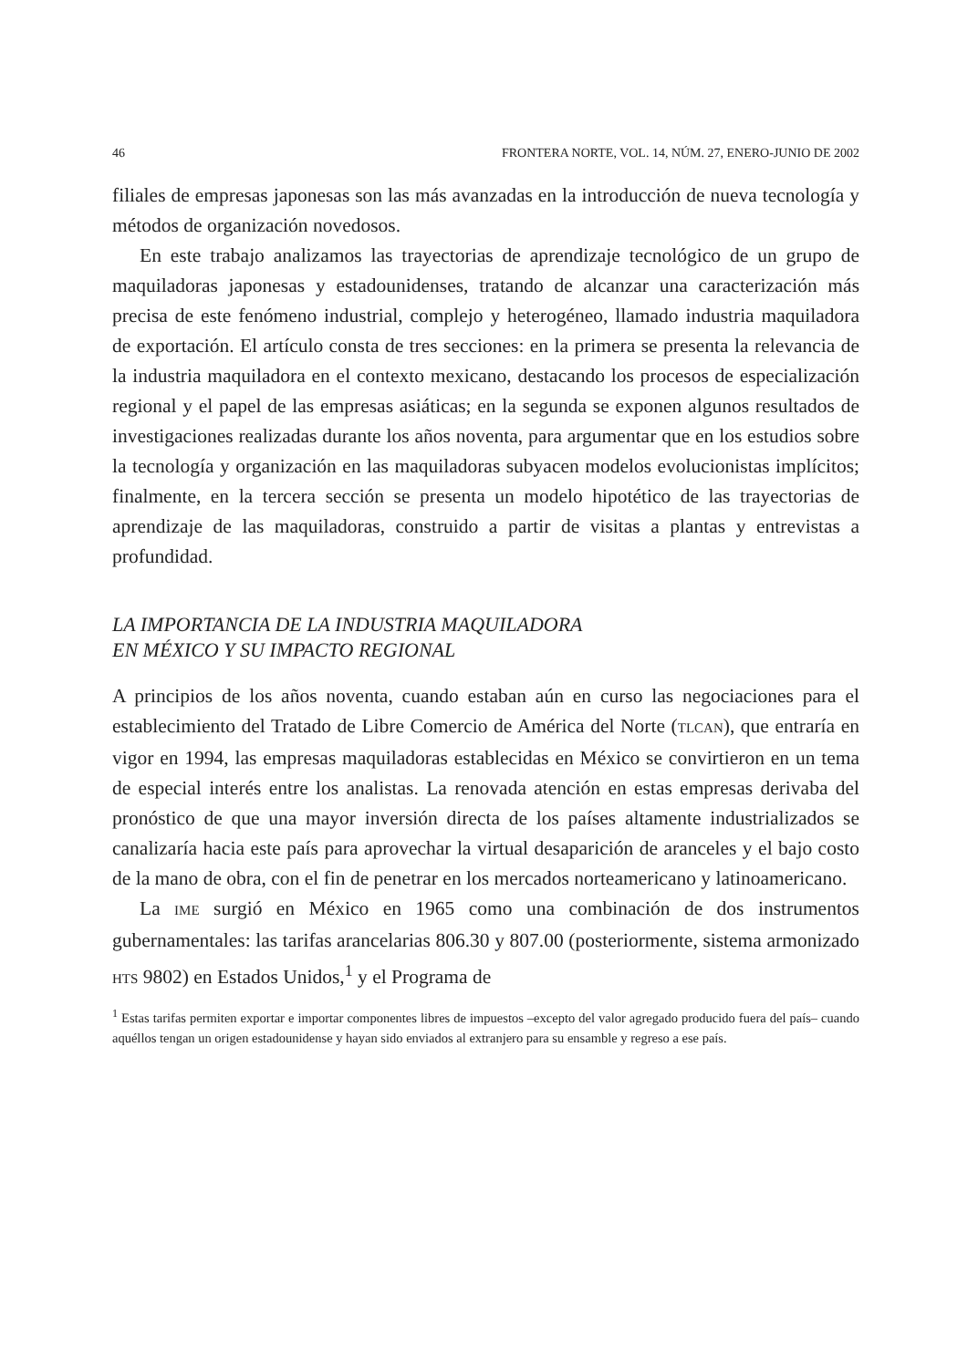46 FRONTERA NORTE, VOL. 14, NÚM. 27, ENERO-JUNIO DE 2002
filiales de empresas japonesas son las más avanzadas en la introducción de nueva tecnología y métodos de organización novedosos.
En este trabajo analizamos las trayectorias de aprendizaje tecnológico de un grupo de maquiladoras japonesas y estadounidenses, tratando de alcanzar una caracterización más precisa de este fenómeno industrial, complejo y heterogéneo, llamado industria maquiladora de exportación. El artículo consta de tres secciones: en la primera se presenta la relevancia de la industria maquiladora en el contexto mexicano, destacando los procesos de especialización regional y el papel de las empresas asiáticas; en la segunda se exponen algunos resultados de investigaciones realizadas durante los años noventa, para argumentar que en los estudios sobre la tecnología y organización en las maquiladoras subyacen modelos evolucionistas implícitos; finalmente, en la tercera sección se presenta un modelo hipotético de las trayectorias de aprendizaje de las maquiladoras, construido a partir de visitas a plantas y entrevistas a profundidad.
LA IMPORTANCIA DE LA INDUSTRIA MAQUILADORA
EN MÉXICO Y SU IMPACTO REGIONAL
A principios de los años noventa, cuando estaban aún en curso las negociaciones para el establecimiento del Tratado de Libre Comercio de América del Norte (TLCAN), que entraría en vigor en 1994, las empresas maquiladoras establecidas en México se convirtieron en un tema de especial interés entre los analistas. La renovada atención en estas empresas derivaba del pronóstico de que una mayor inversión directa de los países altamente industrializados se canalizaría hacia este país para aprovechar la virtual desaparición de aranceles y el bajo costo de la mano de obra, con el fin de penetrar en los mercados norteamericano y latinoamericano.
La IME surgió en México en 1965 como una combinación de dos instrumentos gubernamentales: las tarifas arancelarias 806.30 y 807.00 (posteriormente, sistema armonizado HTS 9802) en Estados Unidos,<sup>1</sup> y el Programa de
<sup>1</sup> Estas tarifas permiten exportar e importar componentes libres de impuestos –excepto del valor agregado producido fuera del país– cuando aquéllos tengan un origen estadounidense y hayan sido enviados al extranjero para su ensamble y regreso a ese país.